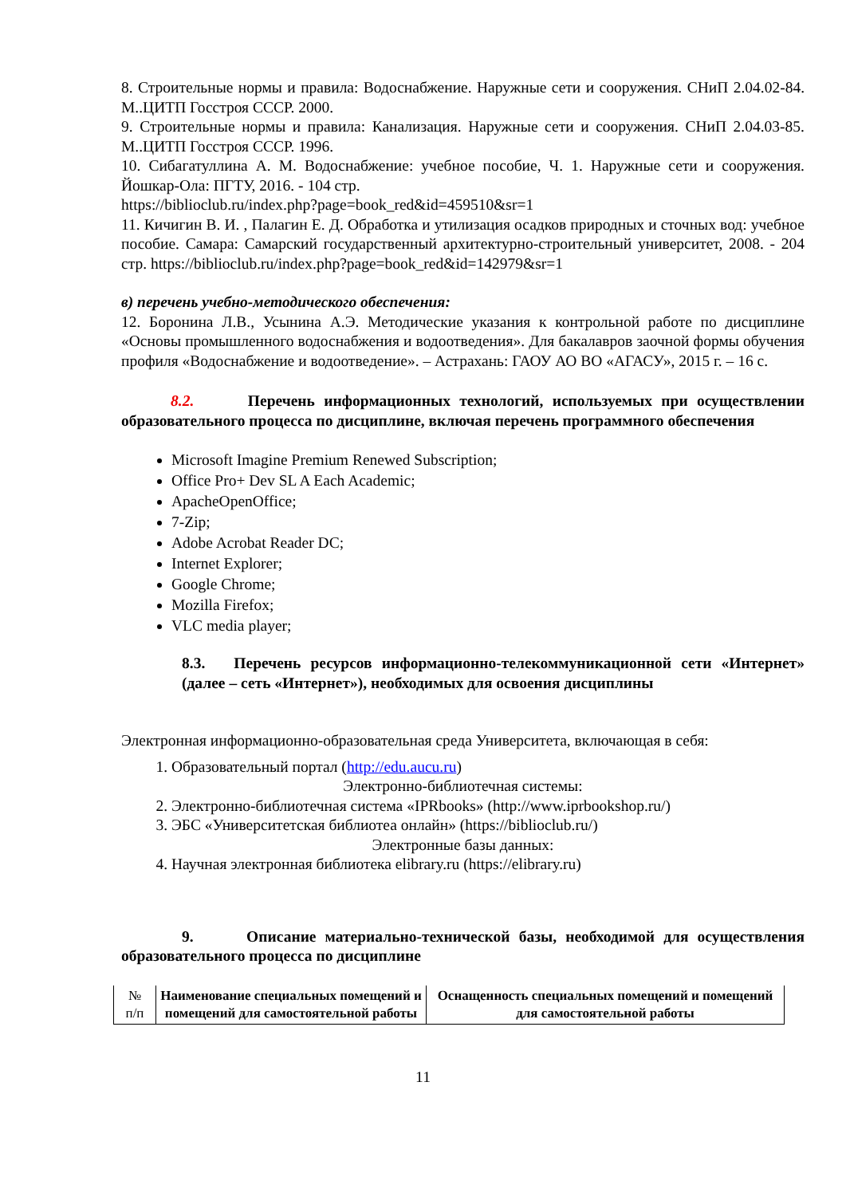8. Строительные нормы и правила: Водоснабжение. Наружные сети и сооружения. СНиП 2.04.02-84. М..ЦИТП Госстроя СССР. 2000.
9. Строительные нормы и правила: Канализация. Наружные сети и сооружения. СНиП 2.04.03-85. М..ЦИТП Госстроя СССР. 1996.
10. Сибагатуллина А. М. Водоснабжение: учебное пособие, Ч. 1. Наружные сети и сооружения. Йошкар-Ола: ПГТУ, 2016. - 104 стр.
https://biblioclub.ru/index.php?page=book_red&id=459510&sr=1
11. Кичигин В. И. , Палагин Е. Д. Обработка и утилизация осадков природных и сточных вод: учебное пособие. Самара: Самарский государственный архитектурно-строительный университет, 2008. - 204 стр. https://biblioclub.ru/index.php?page=book_red&id=142979&sr=1
в) перечень учебно-методического обеспечения:
12. Боронина Л.В., Усынина А.Э. Методические указания к контрольной работе по дисциплине «Основы промышленного водоснабжения и водоотведения». Для бакалавров заочной формы обучения профиля «Водоснабжение и водоотведение». – Астрахань: ГАОУ АО ВО «АГАСУ», 2015 г. – 16 с.
8.2. Перечень информационных технологий, используемых при осуществлении образовательного процесса по дисциплине, включая перечень программного обеспечения
Microsoft Imagine Premium Renewed Subscription;
Office Pro+ Dev SL A Each Academic;
ApacheOpenOffice;
7-Zip;
Adobe Acrobat Reader DC;
Internet Explorer;
Google Chrome;
Mozilla Firefox;
VLC media player;
8.3. Перечень ресурсов информационно-телекоммуникационной сети «Интернет» (далее – сеть «Интернет»), необходимых для освоения дисциплины
Электронная информационно-образовательная среда Университета, включающая в себя:
1. Образовательный портал (http://edu.aucu.ru)
Электронно-библиотечная системы:
2. Электронно-библиотечная система «IPRbooks» (http://www.iprbookshop.ru/)
3. ЭБС «Университетская библиотеа онлайн» (https://biblioclub.ru/)
Электронные базы данных:
4. Научная электронная библиотека elibrary.ru (https://elibrary.ru)
9. Описание материально-технической базы, необходимой для осуществления образовательного процесса по дисциплине
| № п/п | Наименование специальных помещений и помещений для самостоятельной работы | Оснащенность специальных помещений и помещений для самостоятельной работы |
11